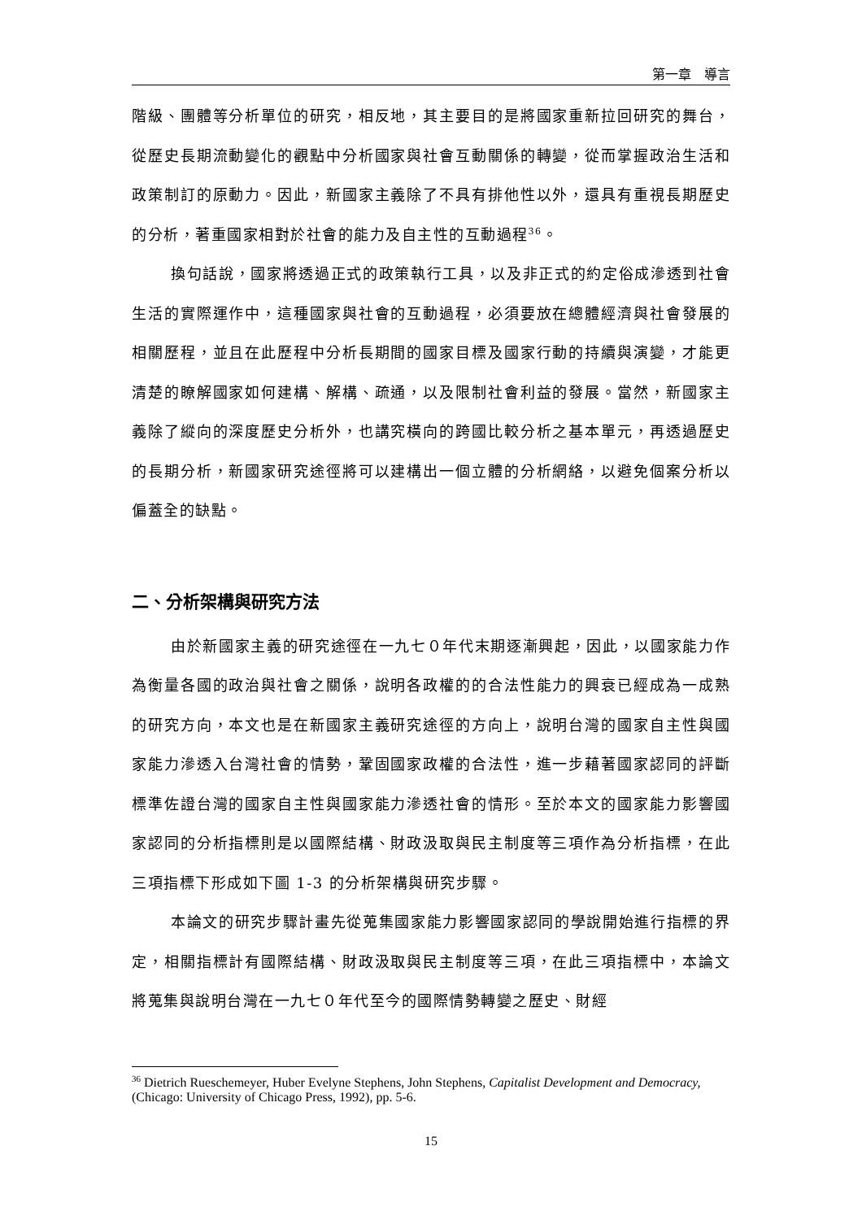第一章　導言
階級、團體等分析單位的研究，相反地，其主要目的是將國家重新拉回研究的舞台，從歷史長期流動變化的觀點中分析國家與社會互動關係的轉變，從而掌握政治生活和政策制訂的原動力。因此，新國家主義除了不具有排他性以外，還具有重視長期歷史的分析，著重國家相對於社會的能力及自主性的互動過程<sup>36</sup>。
換句話說，國家將透過正式的政策執行工具，以及非正式的約定俗成滲透到社會生活的實際運作中，這種國家與社會的互動過程，必須要放在總體經濟與社會發展的相關歷程，並且在此歷程中分析長期間的國家目標及國家行動的持續與演變，才能更清楚的瞭解國家如何建構、解構、疏通，以及限制社會利益的發展。當然，新國家主義除了縱向的深度歷史分析外，也講究橫向的跨國比較分析之基本單元，再透過歷史的長期分析，新國家研究途徑將可以建構出一個立體的分析網絡，以避免個案分析以偏蓋全的缺點。
二、分析架構與研究方法
由於新國家主義的研究途徑在一九七０年代末期逐漸興起，因此，以國家能力作為衡量各國的政治與社會之關係，說明各政權的的合法性能力的興衰已經成為一成熟的研究方向，本文也是在新國家主義研究途徑的方向上，說明台灣的國家自主性與國家能力滲透入台灣社會的情勢，鞏固國家政權的合法性，進一步藉著國家認同的評斷標準佐證台灣的國家自主性與國家能力滲透社會的情形。至於本文的國家能力影響國家認同的分析指標則是以國際結構、財政汲取與民主制度等三項作為分析指標，在此三項指標下形成如下圖 1-3 的分析架構與研究步驟。
本論文的研究步驟計畫先從蒐集國家能力影響國家認同的學說開始進行指標的界定，相關指標計有國際結構、財政汲取與民主制度等三項，在此三項指標中，本論文將蒐集與說明台灣在一九七０年代至今的國際情勢轉變之歷史、財經
<sup>36</sup> Dietrich Rueschemeyer, Huber Evelyne Stephens, John Stephens, Capitalist Development and Democracy, (Chicago: University of Chicago Press, 1992), pp. 5-6.
15